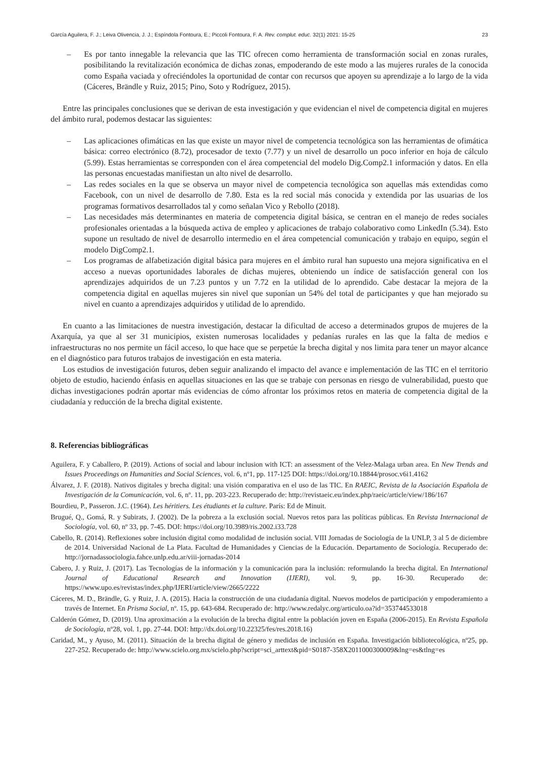García Aguilera, F. J.; Leiva Olivencia, J. J.; Espíndola Fontoura, E.; Piccoli Fontoura, F. A. Rev. complut. educ. 32(1) 2021: 15-25 23
– Es por tanto innegable la relevancia que las TIC ofrecen como herramienta de transformación social en zonas rurales, posibilitando la revitalización económica de dichas zonas, empoderando de este modo a las mujeres rurales de la conocida como España vaciada y ofreciéndoles la oportunidad de contar con recursos que apoyen su aprendizaje a lo largo de la vida (Cáceres, Brändle y Ruiz, 2015; Pino, Soto y Rodríguez, 2015).
Entre las principales conclusiones que se derivan de esta investigación y que evidencian el nivel de competencia digital en mujeres del ámbito rural, podemos destacar las siguientes:
– Las aplicaciones ofimáticas en las que existe un mayor nivel de competencia tecnológica son las herramientas de ofimática básica: correo electrónico (8.72), procesador de texto (7.77) y un nivel de desarrollo un poco inferior en hoja de cálculo (5.99). Estas herramientas se corresponden con el área competencial del modelo Dig.Comp2.1 información y datos. En ella las personas encuestadas manifiestan un alto nivel de desarrollo.
– Las redes sociales en la que se observa un mayor nivel de competencia tecnológica son aquellas más extendidas como Facebook, con un nivel de desarrollo de 7.80. Esta es la red social más conocida y extendida por las usuarias de los programas formativos desarrollados tal y como señalan Vico y Rebollo (2018).
– Las necesidades más determinantes en materia de competencia digital básica, se centran en el manejo de redes sociales profesionales orientadas a la búsqueda activa de empleo y aplicaciones de trabajo colaborativo como LinkedIn (5.34). Esto supone un resultado de nivel de desarrollo intermedio en el área competencial comunicación y trabajo en equipo, según el modelo DigComp2.1.
– Los programas de alfabetización digital básica para mujeres en el ámbito rural han supuesto una mejora significativa en el acceso a nuevas oportunidades laborales de dichas mujeres, obteniendo un índice de satisfacción general con los aprendizajes adquiridos de un 7.23 puntos y un 7.72 en la utilidad de lo aprendido. Cabe destacar la mejora de la competencia digital en aquellas mujeres sin nivel que suponían un 54% del total de participantes y que han mejorado su nivel en cuanto a aprendizajes adquiridos y utilidad de lo aprendido.
En cuanto a las limitaciones de nuestra investigación, destacar la dificultad de acceso a determinados grupos de mujeres de la Axarquía, ya que al ser 31 municipios, existen numerosas localidades y pedanías rurales en las que la falta de medios e infraestructuras no nos permite un fácil acceso, lo que hace que se perpetúe la brecha digital y nos limita para tener un mayor alcance en el diagnóstico para futuros trabajos de investigación en esta materia.
Los estudios de investigación futuros, deben seguir analizando el impacto del avance e implementación de las TIC en el territorio objeto de estudio, haciendo énfasis en aquellas situaciones en las que se trabaje con personas en riesgo de vulnerabilidad, puesto que dichas investigaciones podrán aportar más evidencias de cómo afrontar los próximos retos en materia de competencia digital de la ciudadanía y reducción de la brecha digital existente.
8. Referencias bibliográficas
Aguilera, F. y Caballero, P. (2019). Actions of social and labour inclusion with ICT: an assessment of the Velez-Malaga urban area. En New Trends and Issues Proceedings on Humanities and Social Sciences, vol. 6, nº1, pp. 117-125 DOI: https://doi.org/10.18844/prosoc.v6i1.4162
Álvarez, J. F. (2018). Nativos digitales y brecha digital: una visión comparativa en el uso de las TIC. En RAEIC, Revista de la Asociación Española de Investigación de la Comunicación, vol. 6, nº. 11, pp. 203-223. Recuperado de: http://revistaeic.eu/index.php/raeic/article/view/186/167
Bourdieu, P., Passeron. J.C. (1964). Les héritiers. Les étudiants et la culture. París: Ed de Minuit.
Brugué, Q., Gomá, R. y Subirats, J. (2002). De la pobreza a la exclusión social. Nuevos retos para las políticas públicas. En Revista Internacional de Sociología, vol. 60, nº 33, pp. 7-45. DOI: https://doi.org/10.3989/ris.2002.i33.728
Cabello, R. (2014). Reflexiones sobre inclusión digital como modalidad de inclusión social. VIII Jornadas de Sociología de la UNLP, 3 al 5 de diciembre de 2014. Universidad Nacional de La Plata. Facultad de Humanidades y Ciencias de la Educación. Departamento de Sociología. Recuperado de: http://jornadassociologia.fahce.unlp.edu.ar/viii-jornadas-2014
Cabero, J. y Ruiz, J. (2017). Las Tecnologías de la información y la comunicación para la inclusión: reformulando la brecha digital. En International Journal of Educational Research and Innovation (IJERI), vol. 9, pp. 16-30. Recuperado de: https://www.upo.es/revistas/index.php/IJERI/article/view/2665/2222
Cáceres, M. D., Brändle, G. y Ruiz, J. A. (2015). Hacia la construcción de una ciudadanía digital. Nuevos modelos de participación y empoderamiento a través de Internet. En Prisma Social, nº. 15, pp. 643-684. Recuperado de: http://www.redalyc.org/articulo.oa?id=353744533018
Calderón Gómez, D. (2019). Una aproximación a la evolución de la brecha digital entre la población joven en España (2006-2015). En Revista Española de Sociología, nº28, vol. 1, pp. 27-44. DOI: http://dx.doi.org/10.22325/fes/res.2018.16)
Caridad, M., y Ayuso, M. (2011). Situación de la brecha digital de género y medidas de inclusión en España. Investigación bibliotecológica, nº25, pp. 227-252. Recuperado de: http://www.scielo.org.mx/scielo.php?script=sci_arttext&pid=S0187-358X2011000300009&lng=es&tlng=es